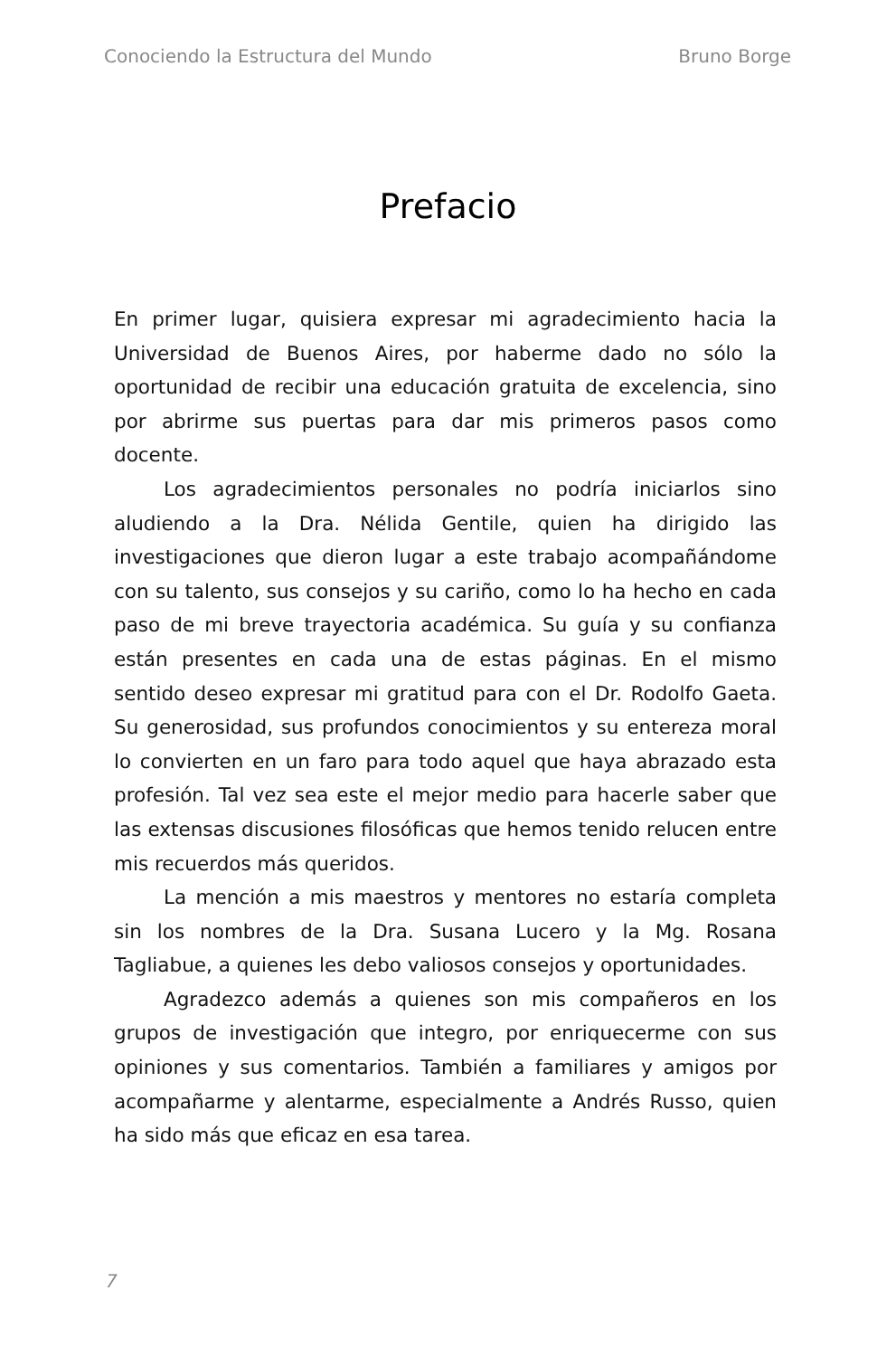Conociendo la Estructura del Mundo Bruno Borge
Prefacio
En primer lugar, quisiera expresar mi agradecimiento hacia la Universidad de Buenos Aires, por haberme dado no sólo la oportunidad de recibir una educación gratuita de excelencia, sino por abrirme sus puertas para dar mis primeros pasos como docente.
Los agradecimientos personales no podría iniciarlos sino aludiendo a la Dra. Nélida Gentile, quien ha dirigido las investigaciones que dieron lugar a este trabajo acompañándome con su talento, sus consejos y su cariño, como lo ha hecho en cada paso de mi breve trayectoria académica. Su guía y su confianza están presentes en cada una de estas páginas. En el mismo sentido deseo expresar mi gratitud para con el Dr. Rodolfo Gaeta. Su generosidad, sus profundos conocimientos y su entereza moral lo convierten en un faro para todo aquel que haya abrazado esta profesión. Tal vez sea este el mejor medio para hacerle saber que las extensas discusiones filosóficas que hemos tenido relucen entre mis recuerdos más queridos.
La mención a mis maestros y mentores no estaría completa sin los nombres de la Dra. Susana Lucero y la Mg. Rosana Tagliabue, a quienes les debo valiosos consejos y oportunidades.
Agradezco además a quienes son mis compañeros en los grupos de investigación que integro, por enriquecerme con sus opiniones y sus comentarios. También a familiares y amigos por acompañarme y alentarme, especialmente a Andrés Russo, quien ha sido más que eficaz en esa tarea.
7